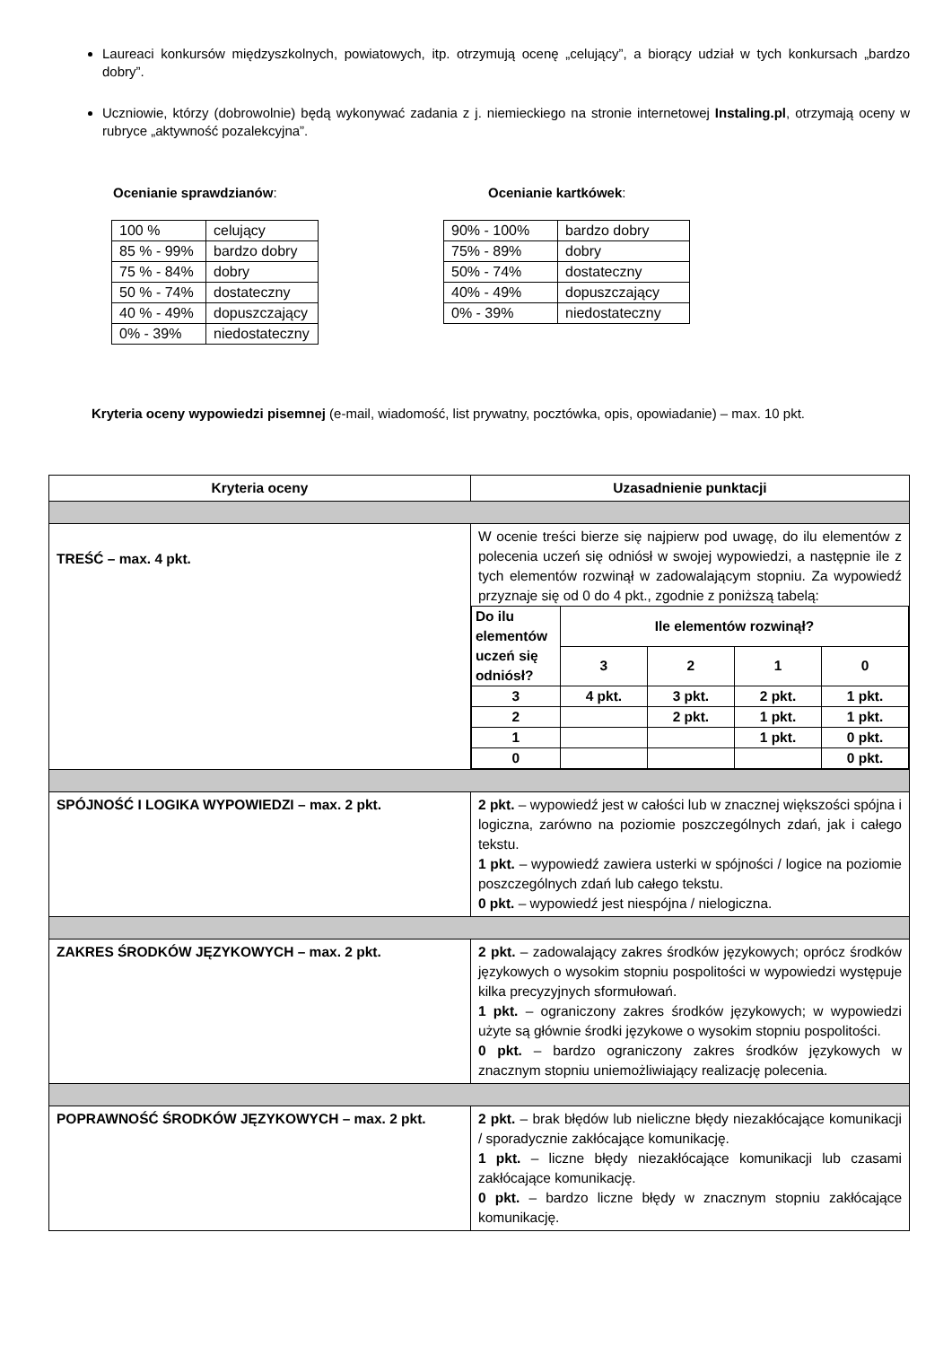Laureaci konkursów międzyszkolnych, powiatowych, itp. otrzymują ocenę „celujący”, a biorący udział w tych konkursach „bardzo dobry”.
Uczniowie, którzy (dobrowolnie) będą wykonywać zadania z j. niemieckiego na stronie internetowej Instaling.pl, otrzymają oceny w rubryce „aktywność pozalekcyjna”.
Ocenianie sprawdzianów:
| 100 % | celujący |
| 85 % - 99% | bardzo dobry |
| 75 % - 84% | dobry |
| 50 % - 74% | dostateczny |
| 40 % - 49% | dopuszczający |
| 0% - 39% | niedostateczny |
Ocenianie kartkówek:
| 90% - 100% | bardzo dobry |
| 75% - 89% | dobry |
| 50% - 74% | dostateczny |
| 40% - 49% | dopuszczający |
| 0% - 39% | niedostateczny |
Kryteria oceny wypowiedzi pisemnej (e-mail, wiadomość, list prywatny, pocztówka, opis, opowiadanie) – max. 10 pkt.
| Kryteria oceny | Uzasadnienie punktacji |
| --- | --- |
| TREŚĆ – max. 4 pkt. | W ocenie treści bierze się najpierw pod uwagę, do ilu elementów z polecenia uczeń się odniósł w swojej wypowiedzi, a następnie ile z tych elementów rozwinął w zadowalającym stopniu. Za wypowiedź przyznaje się od 0 do 4 pkt., zgodnie z poniższą tabelą: / Do ilu elementów uczeń się odniósł? / Ile elementów rozwinął? / / / / / / 3 / 2 / 1 / 0 / / 3 / 4 pkt. / 3 pkt. / 2 pkt. / 1 pkt. / / 2 / / 2 pkt. / 1 pkt. / 1 pkt. / / 1 / / / 1 pkt. / 0 pkt. / / 0 / / / / 0 pkt. / |
| SPÓJNOŚĆ I LOGIKA WYPOWIEDZI – max. 2 pkt. | 2 pkt. – wypowiedź jest w całości lub w znacznej większości spójna i logiczna, zarówno na poziomie poszczególnych zdań, jak i całego tekstu. 1 pkt. – wypowiedź zawiera usterki w spójności / logice na poziomie poszczególnych zdań lub całego tekstu. 0 pkt. – wypowiedź jest niespójna / nielogiczna. |
| ZAKRES ŚRODKÓW JĘZYKOWYCH – max. 2 pkt. | 2 pkt. – zadowalający zakres środków językowych; oprócz środków językowych o wysokim stopniu pospolitości w wypowiedzi występuje kilka precyzyjnych sformułowań. 1 pkt. – ograniczony zakres środków językowych; w wypowiedzi użyte są głównie środki językowe o wysokim stopniu pospolitości. 0 pkt. – bardzo ograniczony zakres środków językowych w znacznym stopniu uniemożliwiający realizację polecenia. |
| POPRAWNOŚĆ ŚRODKÓW JĘZYKOWYCH – max. 2 pkt. | 2 pkt. – brak błędów lub nieliczne błędy niezakłócające komunikacji / sporadycznie zakłócające komunikację. 1 pkt. – liczne błędy niezakłócające komunikacji lub czasami zakłócające komunikację. 0 pkt. – bardzo liczne błędy w znacznym stopniu zakłócające komunikację. |